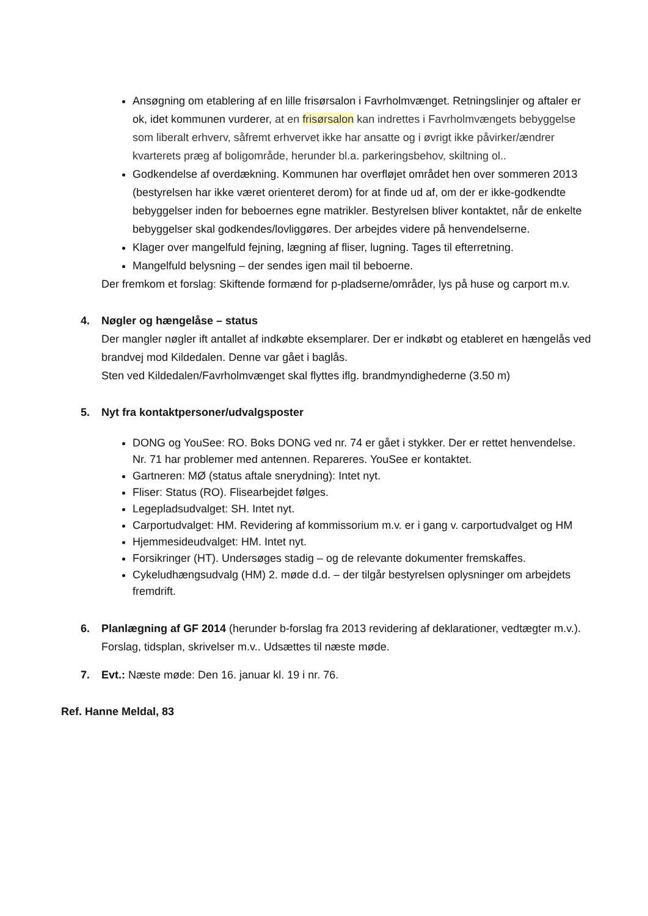Ansøgning om etablering af en lille frisørsalon i Favrholmvænget. Retningslinjer og aftaler er ok, idet kommunen vurderer, at en frisørsalon kan indrettes i Favrholmvængets bebyggelse som liberalt erhverv, såfremt erhvervet ikke har ansatte og i øvrigt ikke påvirker/ændrer kvarterets præg af boligområde, herunder bl.a. parkeringsbehov, skiltning ol..
Godkendelse af overdækning. Kommunen har overfløjet området hen over sommeren 2013 (bestyrelsen har ikke været orienteret derom) for at finde ud af, om der er ikke-godkendte bebyggelser inden for beboernes egne matrikler. Bestyrelsen bliver kontaktet, når de enkelte bebyggelser skal godkendes/lovliggøres. Der arbejdes videre på henvendelserne.
Klager over mangelfuld fejning, lægning af fliser, lugning. Tages til efterretning.
Mangelfuld belysning – der sendes igen mail til beboerne.
Der fremkom et forslag: Skiftende formænd for p-pladserne/områder, lys på huse og carport m.v.
4. Nøgler og hængelåse – status
Der mangler nøgler ift antallet af indkøbte eksemplarer. Der er indkøbt og etableret en hængelås ved brandvej mod Kildedalen. Denne var gået i baglås.
Sten ved Kildedalen/Favrholmvænget skal flyttes iflg. brandmyndighederne (3.50 m)
5. Nyt fra kontaktpersoner/udvalgsposter
DONG og YouSee: RO. Boks DONG ved nr. 74 er gået i stykker. Der er rettet henvendelse.
Nr. 71 har problemer med antennen. Repareres. YouSee er kontaktet.
Gartneren: MØ (status aftale snerydning): Intet nyt.
Fliser: Status (RO). Flisearbejdet følges.
Legepladsudvalget: SH. Intet nyt.
Carportudvalget: HM. Revidering af kommissorium m.v. er i gang v. carportudvalget og HM
Hjemmesideudvalget: HM. Intet nyt.
Forsikringer (HT). Undersøges stadig – og de relevante dokumenter fremskaffes.
Cykeludhængsudvalg (HM) 2. møde d.d. – der tilgår bestyrelsen oplysninger om arbejdets fremdrift.
6. Planlægning af GF 2014 (herunder b-forslag fra 2013 revidering af deklarationer, vedtægter m.v.). Forslag, tidsplan, skrivelser m.v.. Udsættes til næste møde.
7. Evt.: Næste møde: Den 16. januar kl. 19 i nr. 76.
Ref. Hanne Meldal, 83